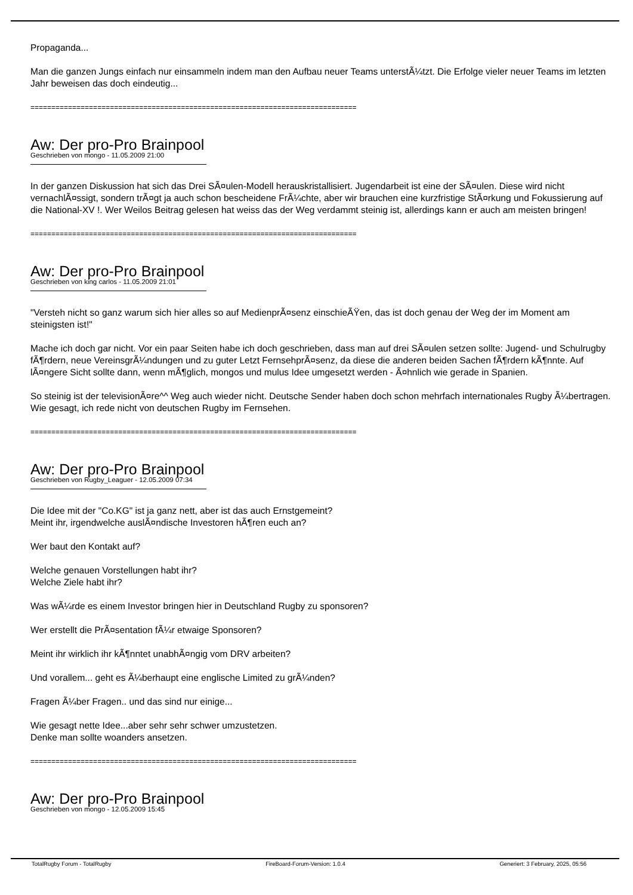Propaganda...
Man die ganzen Jungs einfach nur einsammeln indem man den Aufbau neuer Teams unterstÃ¼tzt. Die Erfolge vieler neuer Teams im letzten Jahr beweisen das doch eindeutig...
==============================================================================
Aw: Der pro-Pro Brainpool
Geschrieben von mongo - 11.05.2009 21:00
In der ganzen Diskussion hat sich das Drei SÃ¤ulen-Modell herauskristallisiert. Jugendarbeit ist eine der SÃ¤ulen. Diese wird nicht vernachlÃ¤ssigt, sondern trÃ¤gt ja auch schon bescheidene FrÃ¼chte, aber wir brauchen eine kurzfristige StÃ¤rkung und Fokussierung auf die National-XV !. Wer Weilos Beitrag gelesen hat weiss das der Weg verdammt steinig ist, allerdings kann er auch am meisten bringen!
==============================================================================
Aw: Der pro-Pro Brainpool
Geschrieben von king carlos - 11.05.2009 21:01
"Versteh nicht so ganz warum sich hier alles so auf MedienprÃ¤senz einschieÃŸen, das ist doch genau der Weg der im Moment am steinigsten ist!"
Mache ich doch gar nicht. Vor ein paar Seiten habe ich doch geschrieben, dass man auf drei SÃ¤ulen setzen sollte: Jugend- und Schulrugby fÃ¶rdern, neue VereinsgrÃ¼ndungen und zu guter Letzt FernsehprÃ¤senz, da diese die anderen beiden Sachen fÃ¶rdern kÃ¶nnte. Auf lÃ¤ngere Sicht sollte dann, wenn mÃ¶glich, mongos und mulus Idee umgesetzt werden - Ã¤hnlich wie gerade in Spanien.
So steinig ist der televisionÃ¤re^^ Weg auch wieder nicht. Deutsche Sender haben doch schon mehrfach internationales Rugby Ã¼bertragen. Wie gesagt, ich rede nicht von deutschen Rugby im Fernsehen.
==============================================================================
Aw: Der pro-Pro Brainpool
Geschrieben von Rugby_Leaguer - 12.05.2009 07:34
Die Idee mit der "Co.KG" ist ja ganz nett, aber ist das auch Ernstgemeint?
Meint ihr, irgendwelche auslÃ¤ndische Investoren hÃ¶ren euch an?
Wer baut den Kontakt auf?
Welche genauen Vorstellungen habt ihr?
Welche Ziele habt ihr?
Was wÃ¼rde es einem Investor bringen hier in Deutschland Rugby zu sponsoren?
Wer erstellt die PrÃ¤sentation fÃ¼r etwaige Sponsoren?
Meint ihr wirklich ihr kÃ¶nntet unabhÃ¤ngig vom DRV arbeiten?
Und vorallem... geht es Ã¼berhaupt eine englische Limited zu grÃ¼nden?
Fragen Ã¼ber Fragen.. und das sind nur einige...
Wie gesagt nette Idee...aber sehr sehr schwer umzustetzen.
Denke man sollte woanders ansetzen.
==============================================================================
Aw: Der pro-Pro Brainpool
Geschrieben von mongo - 12.05.2009 15:45
TotalRugby Forum - TotalRugby FireBoard-Forum-Version: 1.0.4 Generiert: 3 February, 2025, 05:56